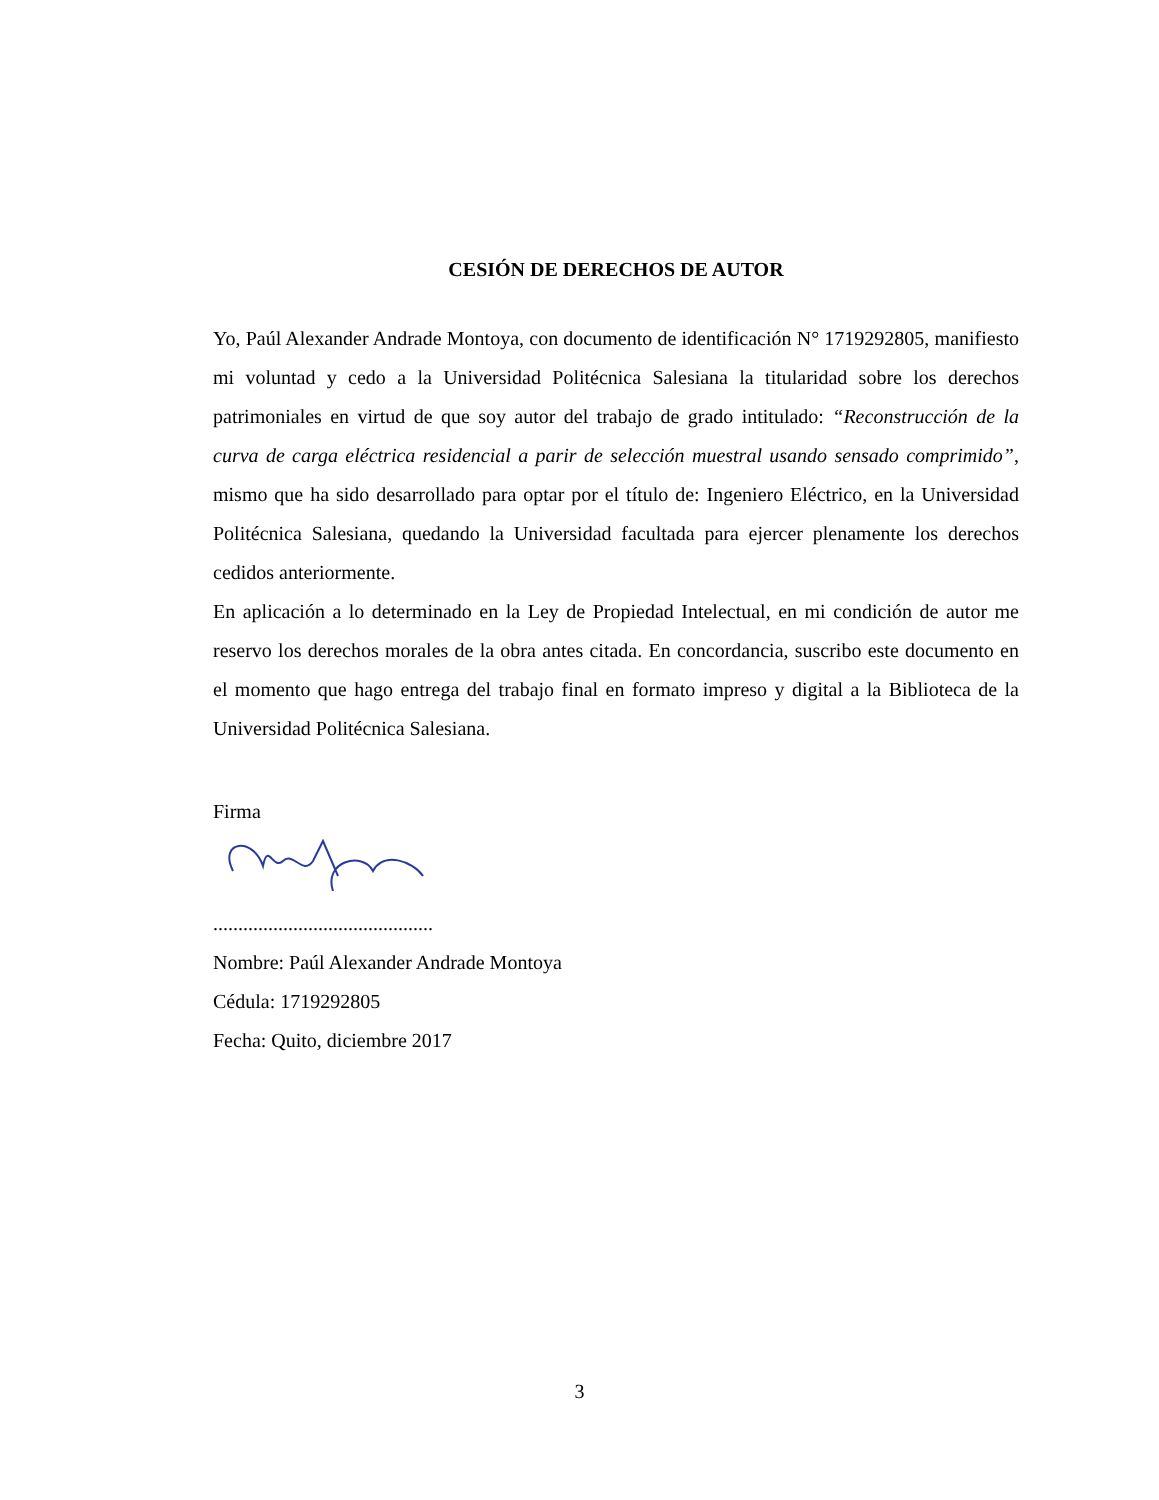CESIÓN DE DERECHOS DE AUTOR
Yo, Paúl Alexander Andrade Montoya, con documento de identificación N° 1719292805, manifiesto mi voluntad y cedo a la Universidad Politécnica Salesiana la titularidad sobre los derechos patrimoniales en virtud de que soy autor del trabajo de grado intitulado: “Reconstrucción de la curva de carga eléctrica residencial a parir de selección muestral usando sensado comprimido”, mismo que ha sido desarrollado para optar por el título de: Ingeniero Eléctrico, en la Universidad Politécnica Salesiana, quedando la Universidad facultada para ejercer plenamente los derechos cedidos anteriormente.
En aplicación a lo determinado en la Ley de Propiedad Intelectual, en mi condición de autor me reservo los derechos morales de la obra antes citada. En concordancia, suscribo este documento en el momento que hago entrega del trabajo final en formato impreso y digital a la Biblioteca de la Universidad Politécnica Salesiana.
Firma
............................................
Nombre: Paúl Alexander Andrade Montoya
Cédula: 1719292805
Fecha: Quito, diciembre 2017
3